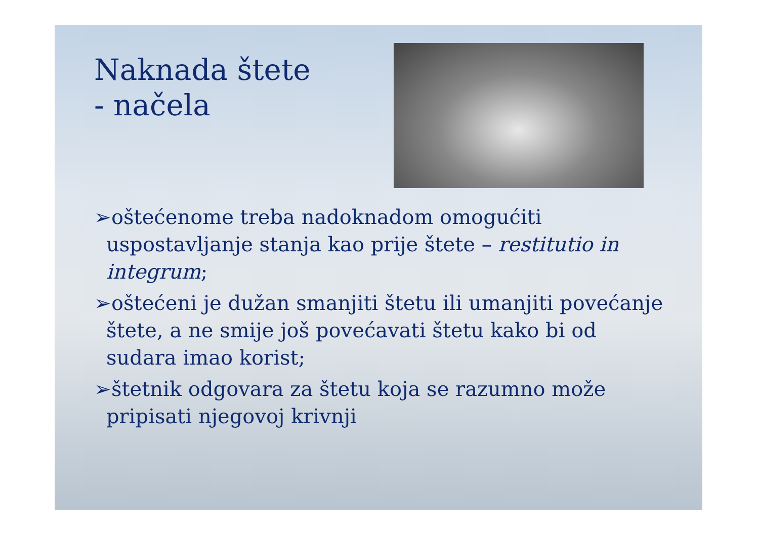Naknada štete
- načela
➢oštećenome treba nadoknadom omogućiti uspostavljanje stanja kao prije štete – restitutio in integrum;
➢oštećeni je dužan smanjiti štetu ili umanjiti povećanje štete, a ne smije još povećavati štetu kako bi od sudara imao korist;
➢štetnik odgovara za štetu koja se razumno može pripisati njegovoj krivnji